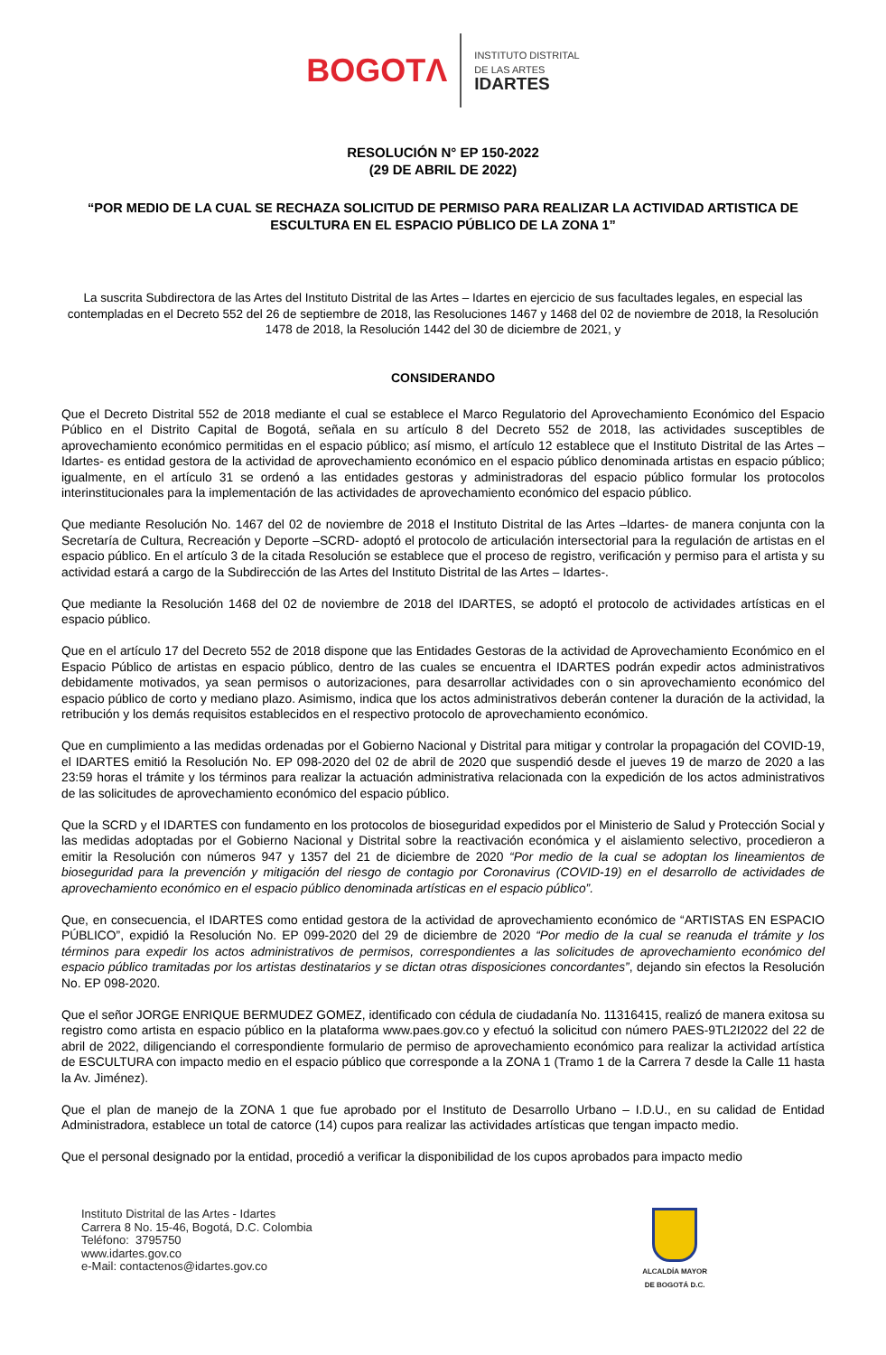BOGOTΛ
INSTITUTO DISTRITAL
DE LAS ARTES
IDARTES
RESOLUCIÓN N° EP 150-2022
(29 DE ABRIL DE 2022)
“POR MEDIO DE LA CUAL SE RECHAZA SOLICITUD DE PERMISO PARA REALIZAR LA ACTIVIDAD ARTISTICA DE ESCULTURA EN EL ESPACIO PÚBLICO DE LA ZONA 1”
La suscrita Subdirectora de las Artes del Instituto Distrital de las Artes – Idartes en ejercicio de sus facultades legales, en especial las contempladas en el Decreto 552 del 26 de septiembre de 2018, las Resoluciones 1467 y 1468 del 02 de noviembre de 2018, la Resolución 1478 de 2018, la Resolución 1442 del 30 de diciembre de 2021, y
CONSIDERANDO
Que el Decreto Distrital 552 de 2018 mediante el cual se establece el Marco Regulatorio del Aprovechamiento Económico del Espacio Público en el Distrito Capital de Bogotá, señala en su artículo 8 del Decreto 552 de 2018, las actividades susceptibles de aprovechamiento económico permitidas en el espacio público; así mismo, el artículo 12 establece que el Instituto Distrital de las Artes – Idartes- es entidad gestora de la actividad de aprovechamiento económico en el espacio público denominada artistas en espacio público; igualmente, en el artículo 31 se ordenó a las entidades gestoras y administradoras del espacio público formular los protocolos interinstitucionales para la implementación de las actividades de aprovechamiento económico del espacio público.
Que mediante Resolución No. 1467 del 02 de noviembre de 2018 el Instituto Distrital de las Artes –Idartes- de manera conjunta con la Secretaría de Cultura, Recreación y Deporte –SCRD- adoptó el protocolo de articulación intersectorial para la regulación de artistas en el espacio público. En el artículo 3 de la citada Resolución se establece que el proceso de registro, verificación y permiso para el artista y su actividad estará a cargo de la Subdirección de las Artes del Instituto Distrital de las Artes – Idartes-.
Que mediante la Resolución 1468 del 02 de noviembre de 2018 del IDARTES, se adoptó el protocolo de actividades artísticas en el espacio público.
Que en el artículo 17 del Decreto 552 de 2018 dispone que las Entidades Gestoras de la actividad de Aprovechamiento Económico en el Espacio Público de artistas en espacio público, dentro de las cuales se encuentra el IDARTES podrán expedir actos administrativos debidamente motivados, ya sean permisos o autorizaciones, para desarrollar actividades con o sin aprovechamiento económico del espacio público de corto y mediano plazo. Asimismo, indica que los actos administrativos deberán contener la duración de la actividad, la retribución y los demás requisitos establecidos en el respectivo protocolo de aprovechamiento económico.
Que en cumplimiento a las medidas ordenadas por el Gobierno Nacional y Distrital para mitigar y controlar la propagación del COVID-19, el IDARTES emitió la Resolución No. EP 098-2020 del 02 de abril de 2020 que suspendió desde el jueves 19 de marzo de 2020 a las 23:59 horas el trámite y los términos para realizar la actuación administrativa relacionada con la expedición de los actos administrativos de las solicitudes de aprovechamiento económico del espacio público.
Que la SCRD y el IDARTES con fundamento en los protocolos de bioseguridad expedidos por el Ministerio de Salud y Protección Social y las medidas adoptadas por el Gobierno Nacional y Distrital sobre la reactivación económica y el aislamiento selectivo, procedieron a emitir la Resolución con números 947 y 1357 del 21 de diciembre de 2020 “Por medio de la cual se adoptan los lineamientos de bioseguridad para la prevención y mitigación del riesgo de contagio por Coronavirus (COVID-19) en el desarrollo de actividades de aprovechamiento económico en el espacio público denominada artísticas en el espacio público”.
Que, en consecuencia, el IDARTES como entidad gestora de la actividad de aprovechamiento económico de “ARTISTAS EN ESPACIO PÚBLICO”, expidió la Resolución No. EP 099-2020 del 29 de diciembre de 2020 “Por medio de la cual se reanuda el trámite y los términos para expedir los actos administrativos de permisos, correspondientes a las solicitudes de aprovechamiento económico del espacio público tramitadas por los artistas destinatarios y se dictan otras disposiciones concordantes”, dejando sin efectos la Resolución No. EP 098-2020.
Que el señor JORGE ENRIQUE BERMUDEZ GOMEZ, identificado con cédula de ciudadanía No. 11316415, realizó de manera exitosa su registro como artista en espacio público en la plataforma www.paes.gov.co y efectuó la solicitud con número PAES-9TL2I2022 del 22 de abril de 2022, diligenciando el correspondiente formulario de permiso de aprovechamiento económico para realizar la actividad artística de ESCULTURA con impacto medio en el espacio público que corresponde a la ZONA 1 (Tramo 1 de la Carrera 7 desde la Calle 11 hasta la Av. Jiménez).
Que el plan de manejo de la ZONA 1 que fue aprobado por el Instituto de Desarrollo Urbano – I.D.U., en su calidad de Entidad Administradora, establece un total de catorce (14) cupos para realizar las actividades artísticas que tengan impacto medio.
Que el personal designado por la entidad, procedió a verificar la disponibilidad de los cupos aprobados para impacto medio
Instituto Distrital de las Artes - Idartes
Carrera 8 No. 15-46, Bogotá, D.C. Colombia
Teléfono: 3795750
www.idartes.gov.co
e-Mail: contactenos@idartes.gov.co
ALCALDÍA MAYOR
DE BOGOTÁ D.C.